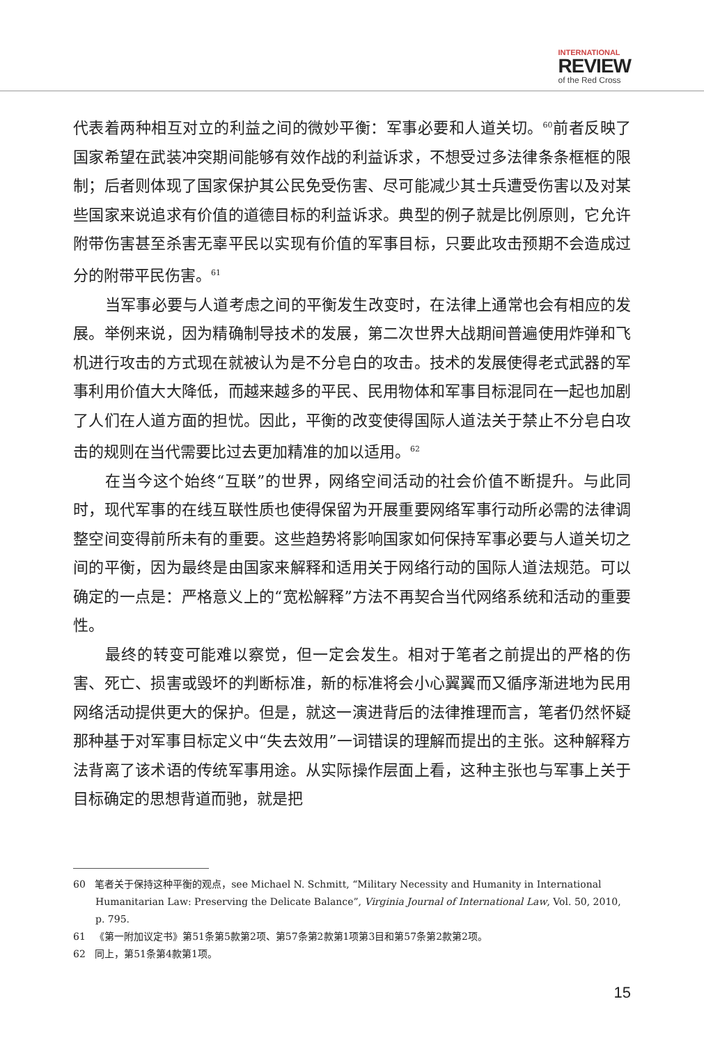INTERNATIONAL
REVIEW
of the Red Cross
代表着两种相互对立的利益之间的微妙平衡：军事必要和人道关切。<sup>60</sup>前者反映了国家希望在武装冲突期间能够有效作战的利益诉求，不想受过多法律条条框框的限制；后者则体现了国家保护其公民免受伤害、尽可能减少其士兵遭受伤害以及对某些国家来说追求有价值的道德目标的利益诉求。典型的例子就是比例原则，它允许附带伤害甚至杀害无辜平民以实现有价值的军事目标，只要此攻击预期不会造成过分的附带平民伤害。<sup>61</sup>
当军事必要与人道考虑之间的平衡发生改变时，在法律上通常也会有相应的发展。举例来说，因为精确制导技术的发展，第二次世界大战期间普遍使用炸弹和飞机进行攻击的方式现在就被认为是不分皂白的攻击。技术的发展使得老式武器的军事利用价值大大降低，而越来越多的平民、民用物体和军事目标混同在一起也加剧了人们在人道方面的担忧。因此，平衡的改变使得国际人道法关于禁止不分皂白攻击的规则在当代需要比过去更加精准的加以适用。<sup>62</sup>
在当今这个始终“互联”的世界，网络空间活动的社会价值不断提升。与此同时，现代军事的在线互联性质也使得保留为开展重要网络军事行动所必需的法律调整空间变得前所未有的重要。这些趋势将影响国家如何保持军事必要与人道关切之间的平衡，因为最终是由国家来解释和适用关于网络行动的国际人道法规范。可以确定的一点是：严格意义上的“宽松解释”方法不再契合当代网络系统和活动的重要性。
最终的转变可能难以察觉，但一定会发生。相对于笔者之前提出的严格的伤害、死亡、损害或毁坏的判断标准，新的标准将会小心翼翼而又循序渐进地为民用网络活动提供更大的保护。但是，就这一演进背后的法律推理而言，笔者仍然怀疑那种基于对军事目标定义中“失去效用”一词错误的理解而提出的主张。这种解释方法背离了该术语的传统军事用途。从实际操作层面上看，这种主张也与军事上关于目标确定的思想背道而驰，就是把
60 笔者关于保持这种平衡的观点，see Michael N. Schmitt, “Military Necessity and Humanity in International Humanitarian Law: Preserving the Delicate Balance”, Virginia Journal of International Law, Vol. 50, 2010, p. 795.
61 《第一附加议定书》第51条第5款第2项、第57条第2款第1项第3目和第57条第2款第2项。
62 同上，第51条第4款第1项。
15